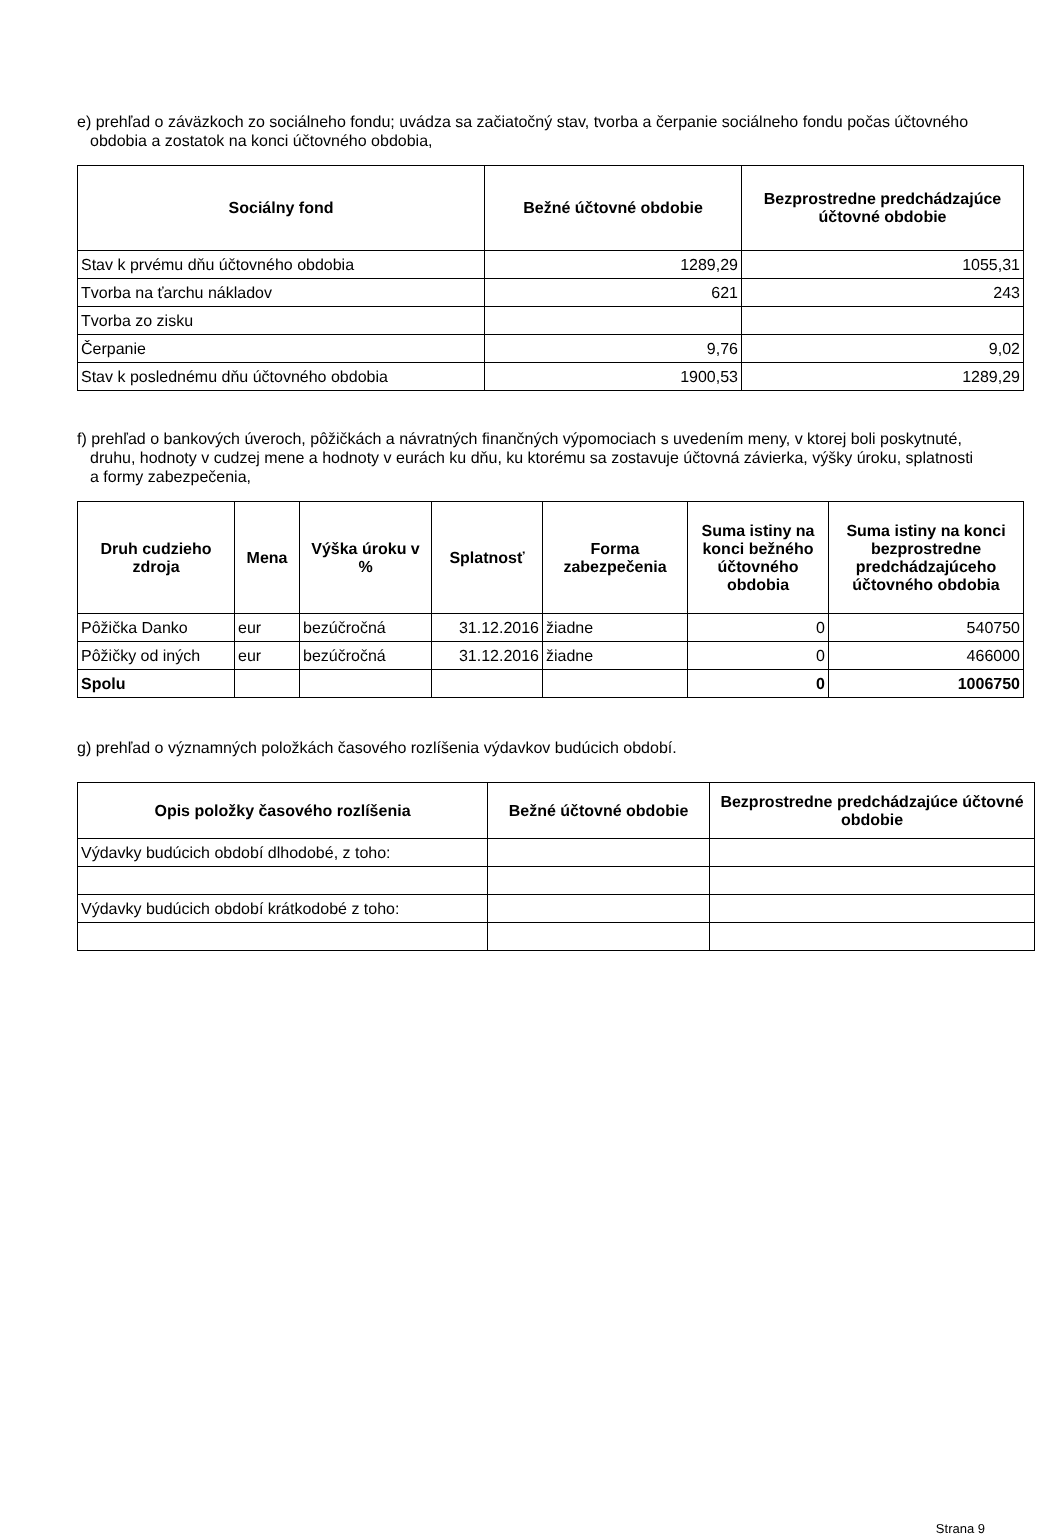e) prehľad o záväzkoch zo sociálneho fondu; uvádza sa začiatočný stav, tvorba a čerpanie sociálneho fondu počas účtovného
obdobia a zostatok na konci účtovného obdobia,
| Sociálny fond | Bežné účtovné obdobie | Bezprostredne predchádzajúce účtovné obdobie |
| --- | --- | --- |
| Stav k prvému dňu účtovného obdobia | 1289,29 | 1055,31 |
| Tvorba na ťarchu nákladov | 621 | 243 |
| Tvorba zo zisku | | |
| Čerpanie | 9,76 | 9,02 |
| Stav k poslednému dňu účtovného obdobia | 1900,53 | 1289,29 |
f) prehľad o bankových úveroch, pôžičkách a návratných finančných výpomociach s uvedením meny, v ktorej boli poskytnuté,
druhu, hodnoty v cudzej mene a hodnoty v eurách ku dňu, ku ktorému sa zostavuje účtovná závierka, výšky úroku, splatnosti
a formy zabezpečenia,
| Druh cudzieho zdroja | Mena | Výška úroku v % | Splatnosť | Forma zabezpečenia | Suma istiny na konci bežného účtovného obdobia | Suma istiny na konci bezprostredne predchádzajúceho účtovného obdobia |
| --- | --- | --- | --- | --- | --- | --- |
| Pôžička Danko | eur | bezúčročná | 31.12.2016 | žiadne | 0 | 540750 |
| Pôžičky od iných | eur | bezúčročná | 31.12.2016 | žiadne | 0 | 466000 |
| Spolu | | | | | 0 | 1006750 |
g) prehľad o významných položkách časového rozlíšenia výdavkov budúcich období.
| Opis položky časového rozlíšenia | Bežné účtovné obdobie | Bezprostredne predchádzajúce účtovné obdobie |
| --- | --- | --- |
| Výdavky budúcich období dlhodobé, z toho: | | |
| Výdavky budúcich období krátkodobé z toho: | | |
Strana 9